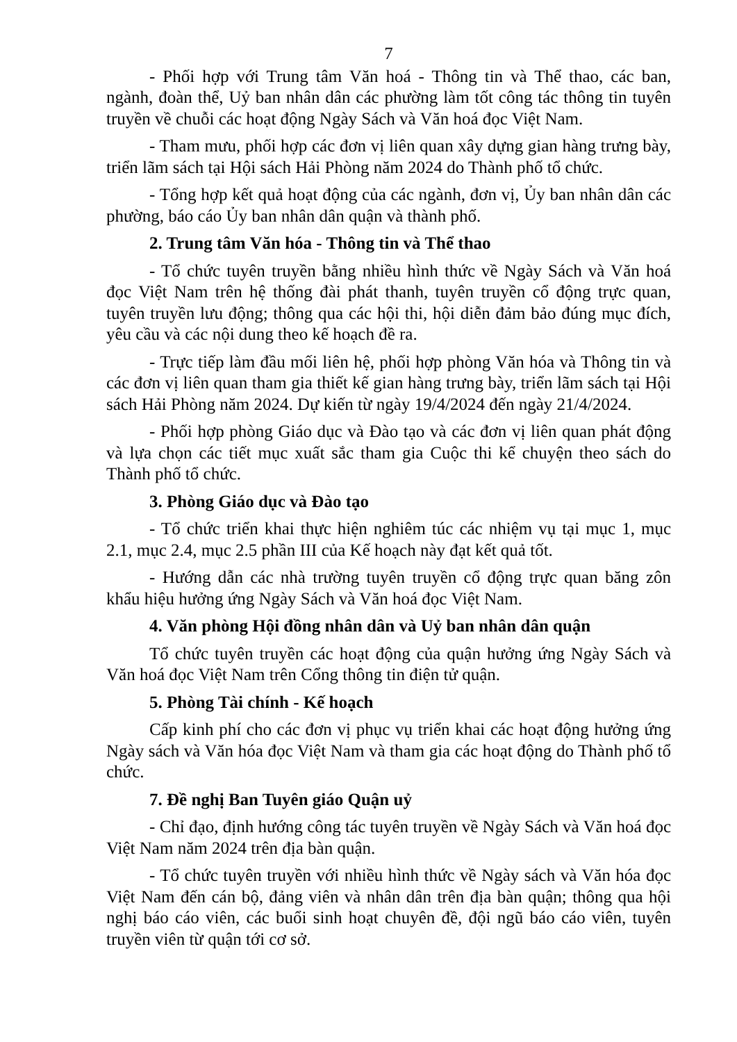7
- Phối hợp với Trung tâm Văn hoá - Thông tin và Thể thao, các ban, ngành, đoàn thể, Uỷ ban nhân dân các phường làm tốt công tác thông tin tuyên truyền về chuỗi các hoạt động Ngày Sách và Văn hoá đọc Việt Nam.
- Tham mưu, phối hợp các đơn vị liên quan xây dựng gian hàng trưng bày, triển lãm sách tại Hội sách Hải Phòng năm 2024 do Thành phố tổ chức.
- Tổng hợp kết quả hoạt động của các ngành, đơn vị, Ủy ban nhân dân các phường, báo cáo Ủy ban nhân dân quận và thành phố.
2. Trung tâm Văn hóa - Thông tin và Thể thao
- Tổ chức tuyên truyền bằng nhiều hình thức về Ngày Sách và Văn hoá đọc Việt Nam trên hệ thống đài phát thanh, tuyên truyền cổ động trực quan, tuyên truyền lưu động; thông qua các hội thi, hội diễn đảm bảo đúng mục đích, yêu cầu và các nội dung theo kế hoạch đề ra.
- Trực tiếp làm đầu mối liên hệ, phối hợp phòng Văn hóa và Thông tin và các đơn vị liên quan tham gia thiết kế gian hàng trưng bày, triển lãm sách tại Hội sách Hải Phòng năm 2024. Dự kiến từ ngày 19/4/2024 đến ngày 21/4/2024.
- Phối hợp phòng Giáo dục và Đào tạo và các đơn vị liên quan phát động và lựa chọn các tiết mục xuất sắc tham gia Cuộc thi kể chuyện theo sách do Thành phố tổ chức.
3. Phòng Giáo dục và Đào tạo
- Tổ chức triển khai thực hiện nghiêm túc các nhiệm vụ tại mục 1, mục 2.1, mục 2.4, mục 2.5 phần III của Kế hoạch này đạt kết quả tốt.
- Hướng dẫn các nhà trường tuyên truyền cổ động trực quan băng zôn khẩu hiệu hưởng ứng Ngày Sách và Văn hoá đọc Việt Nam.
4. Văn phòng Hội đồng nhân dân và Uỷ ban nhân dân quận
Tổ chức tuyên truyền các hoạt động của quận hưởng ứng Ngày Sách và Văn hoá đọc Việt Nam trên Cổng thông tin điện tử quận.
5. Phòng Tài chính - Kế hoạch
Cấp kinh phí cho các đơn vị phục vụ triển khai các hoạt động hưởng ứng Ngày sách và Văn hóa đọc Việt Nam và tham gia các hoạt động do Thành phố tổ chức.
7. Đề nghị Ban Tuyên giáo Quận uỷ
- Chỉ đạo, định hướng công tác tuyên truyền về Ngày Sách và Văn hoá đọc Việt Nam năm 2024 trên địa bàn quận.
- Tổ chức tuyên truyền với nhiều hình thức về Ngày sách và Văn hóa đọc Việt Nam đến cán bộ, đảng viên và nhân dân trên địa bàn quận; thông qua hội nghị báo cáo viên, các buổi sinh hoạt chuyên đề, đội ngũ báo cáo viên, tuyên truyền viên từ quận tới cơ sở.